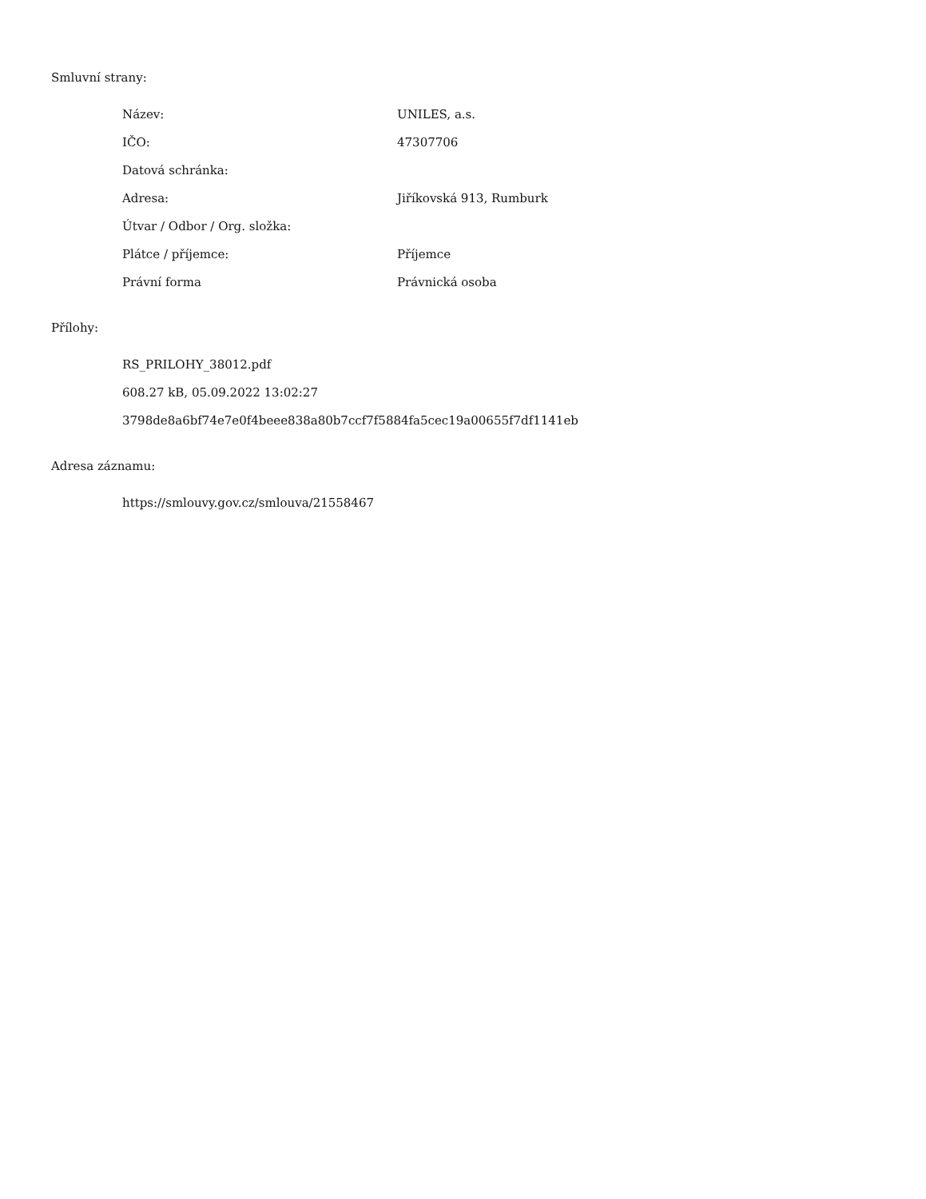Smluvní strany:
| Název: | UNILES, a.s. |
| IČO: | 47307706 |
| Datová schránka: | |
| Adresa: | Jiříkovská 913, Rumburk |
| Útvar / Odbor / Org. složka: | |
| Plátce / příjemce: | Příjemce |
| Právní forma | Právnická osoba |
Přílohy:
RS_PRILOHY_38012.pdf
608.27 kB, 05.09.2022 13:02:27
3798de8a6bf74e7e0f4beee838a80b7ccf7f5884fa5cec19a00655f7df1141eb
Adresa záznamu:
https://smlouvy.gov.cz/smlouva/21558467